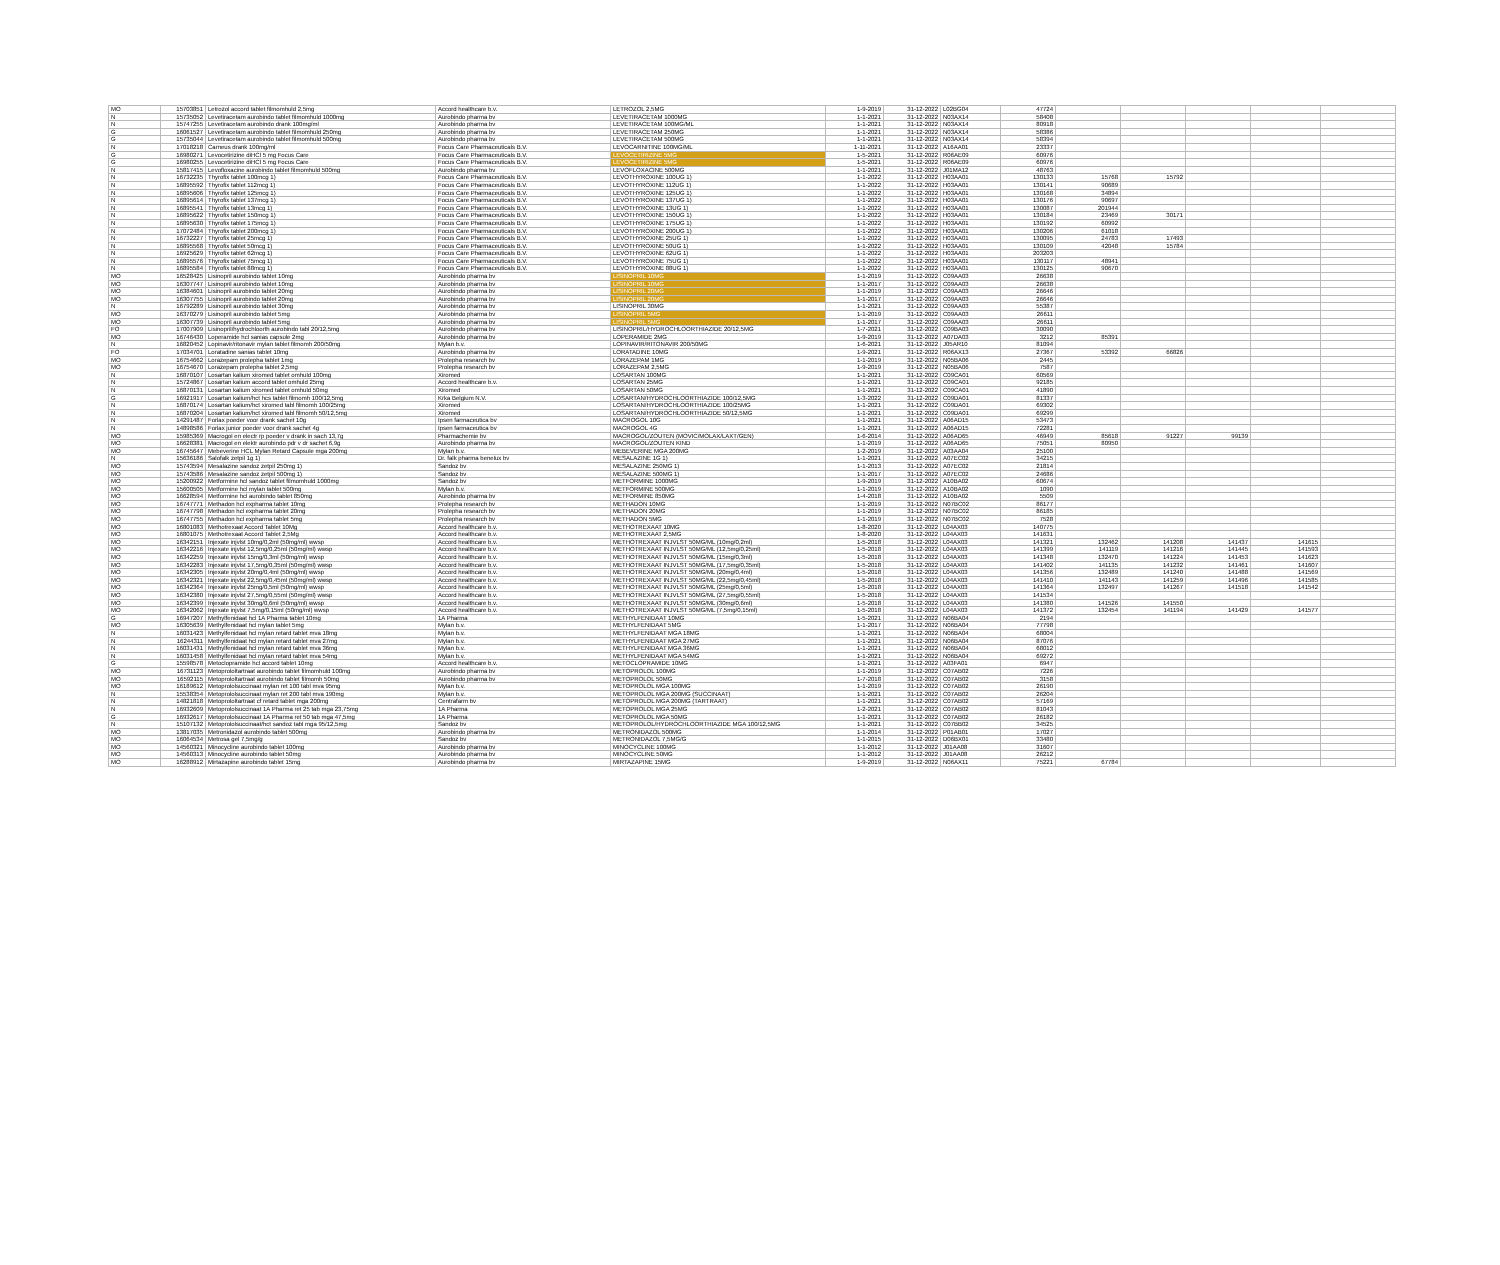| MO | 15703851 | Letrozol accord tablet filmomhuld 2,5mg | Accord healthcare b.v. | LETROZOL 2,5MG | 1-9-2019 | 31-12-2022 | L02BG04 | 47724 | | | | | |
| N | 15735052 | Levetiracetam aurobindo tablet filmomhuld 1000mg | Aurobindo pharma bv | LEVETIRACETAM 1000MG | 1-1-2021 | 31-12-2022 | N03AX14 | 58408 | | | | | |
| N | 15747255 | Levetiracetam aurobindo drank 100mg/ml | Aurobindo pharma bv | LEVETIRACETAM 100MG/ML | 1-1-2021 | 31-12-2022 | N03AX14 | 80918 | | | | | |
| G | 16061527 | Levetiracetam aurobindo tablet filmomhuld 250mg | Aurobindo pharma bv | LEVETIRACETAM 250MG | 1-1-2021 | 31-12-2022 | N03AX14 | 58386 | | | | | |
| G | 15735044 | Levetiracetam aurobindo tablet filmomhuld 500mg | Aurobindo pharma bv | LEVETIRACETAM 500MG | 1-1-2021 | 31-12-2022 | N03AX14 | 58394 | | | | | |
| N | 17018218 | Carneus drank 100mg/ml | Focus Care Pharmaceuticals B.V. | LEVOCARNITINE 100MG/ML | 1-11-2021 | 31-12-2022 | A16AA01 | 23337 | | | | | |
| G | 16980271 | Levocetirizine diHCl 5 mg Focus Care | Focus Care Pharmaceuticals B.V. | LEVOCETIRIZINE 5MG | 1-5-2021 | 31-12-2022 | R06AE09 | 60976 | | | | | |
| G | 16980255 | Levocetirizine diHCl 5 mg Focus Care | Focus Care Pharmaceuticals B.V. | LEVOCETIRIZINE 5MG | 1-5-2021 | 31-12-2022 | R06AE09 | 60976 | | | | | |
| N | 15817415 | Levofloxacine aurobindo tablet filmomhuld 500mg | Aurobindo pharma bv | LEVOFLOXACINE 500MG | 1-1-2021 | 31-12-2022 | J01MA12 | 48763 | | | | | |
| N | 16732235 | Thyrofix tablet 100mcg 1) | Focus Care Pharmaceuticals B.V. | LEVOTHYROXINE 100UG 1) | 1-1-2022 | 31-12-2022 | H03AA01 | 130133 | 15768 | 15792 | | | |
| N | 16895592 | Thyrofix tablet 112mcg 1) | Focus Care Pharmaceuticals B.V. | LEVOTHYROXINE 112UG 1) | 1-1-2022 | 31-12-2022 | H03AA01 | 130141 | 90689 | | | | |
| N | 16895606 | Thyrofix tablet 125mcg 1) | Focus Care Pharmaceuticals B.V. | LEVOTHYROXINE 125UG 1) | 1-1-2022 | 31-12-2022 | H03AA01 | 130168 | 34894 | | | | |
| N | 16895614 | Thyrofix tablet 137mcg 1) | Focus Care Pharmaceuticals B.V. | LEVOTHYROXINE 137UG 1) | 1-1-2022 | 31-12-2022 | H03AA01 | 130176 | 90697 | | | | |
| N | 16895541 | Thyrofix tablet 13mcg 1) | Focus Care Pharmaceuticals B.V. | LEVOTHYROXINE 13UG 1) | 1-1-2022 | 31-12-2022 | H03AA01 | 130087 | 201944 | | | | |
| N | 16895622 | Thyrofix tablet 150mcg 1) | Focus Care Pharmaceuticals B.V. | LEVOTHYROXINE 150UG 1) | 1-1-2022 | 31-12-2022 | H03AA01 | 130184 | 23469 | 30171 | | | |
| N | 16895630 | Thyrofix tablet 175mcg 1) | Focus Care Pharmaceuticals B.V. | LEVOTHYROXINE 175UG 1) | 1-1-2022 | 31-12-2022 | H03AA01 | 130192 | 60992 | | | | |
| N | 17072484 | Thyrofix tablet 200mcg 1) | Focus Care Pharmaceuticals B.V. | LEVOTHYROXINE 200UG 1) | 1-1-2022 | 31-12-2022 | H03AA01 | 130206 | 61018 | | | | |
| N | 16732227 | Thyrofix tablet 25mcg 1) | Focus Care Pharmaceuticals B.V. | LEVOTHYROXINE 25UG 1) | 1-1-2022 | 31-12-2022 | H03AA01 | 130095 | 24783 | 17493 | | | |
| N | 16895568 | Thyrofix tablet 50mcg 1) | Focus Care Pharmaceuticals B.V. | LEVOTHYROXINE 50UG 1) | 1-1-2022 | 31-12-2022 | H03AA01 | 130109 | 42048 | 15784 | | | |
| N | 16925629 | Thyrofix tablet 62mcg 1) | Focus Care Pharmaceuticals B.V. | LEVOTHYROXINE 62UG 1) | 1-1-2022 | 31-12-2022 | H03AA01 | 203203 | | | | | |
| N | 16895576 | Thyrofix tablet 75mcg 1) | Focus Care Pharmaceuticals B.V. | LEVOTHYROXINE 75UG 1) | 1-1-2022 | 31-12-2022 | H03AA01 | 130117 | 48941 | | | | |
| N | 16895584 | Thyrofix tablet 88mcg 1) | Focus Care Pharmaceuticals B.V. | LEVOTHYROXINE 88UG 1) | 1-1-2022 | 31-12-2022 | H03AA01 | 130125 | 90670 | | | | |
| MO | 16528425 | Lisinopril aurobindo tablet 10mg | Aurobindo pharma bv | LISINOPRIL 10MG | 1-1-2019 | 31-12-2022 | C09AA03 | 26638 | | | | | |
| MO | 16307747 | Lisinopril aurobindo tablet 10mg | Aurobindo pharma bv | LISINOPRIL 10MG | 1-1-2017 | 31-12-2022 | C09AA03 | 26638 | | | | | |
| MO | 16384601 | Lisinopril aurobindo tablet 20mg | Aurobindo pharma bv | LISINOPRIL 20MG | 1-1-2019 | 31-12-2022 | C09AA03 | 26646 | | | | | |
| MO | 16307755 | Lisinopril aurobindo tablet 20mg | Aurobindo pharma bv | LISINOPRIL 20MG | 1-1-2017 | 31-12-2022 | C09AA03 | 26646 | | | | | |
| N | 16792289 | Lisinopril aurobindo tablet 30mg | Aurobindo pharma bv | LISINOPRIL 30MG | 1-1-2021 | 31-12-2022 | C09AA03 | 55387 | | | | | |
| MO | 16370279 | Lisinopril aurobindo tablet 5mg | Aurobindo pharma bv | LISINOPRIL 5MG | 1-1-2019 | 31-12-2022 | C09AA03 | 26611 | | | | | |
| MO | 16307739 | Lisinopril aurobindo tablet 5mg | Aurobindo pharma bv | LISINOPRIL 5MG | 1-1-2017 | 31-12-2022 | C09AA03 | 26611 | | | | | |
| FO | 17007909 | Lisinopril/hydrochloorth aurobindo tabl 20/12,5mg | Aurobindo pharma bv | LISINOPRIL/HYDROCHLOORTHIAZIDE 20/12,5MG | 1-7-2021 | 31-12-2022 | C09BA03 | 30090 | | | | | |
| MO | 16746430 | Loperamide hcl sanias capsule 2mg | Aurobindo pharma bv | LOPERAMIDE 2MG | 1-9-2019 | 31-12-2022 | A07DA03 | 3212 | 85391 | | | | |
| N | 16820452 | Lopinavir/ritonavir mylan tablet filmomh 200/50mg | Mylan b.v. | LOPINAVIR/RITONAVIR 200/50MG | 1-6-2021 | 31-12-2022 | J05AR10 | 81094 | | | | | |
| FO | 17034701 | Loratadine sanias tablet 10mg | Aurobindo pharma bv | LORATADINE 10MG | 1-9-2021 | 31-12-2022 | R06AX13 | 27367 | 53392 | 66826 | | | |
| MO | 16754662 | Lorazepam prolepha tablet 1mg | Prolepha research bv | LORAZEPAM 1MG | 1-1-2019 | 31-12-2022 | N05BA06 | 2445 | | | | | |
| MO | 16754670 | Lorazepam prolepha tablet 2,5mg | Prolepha research bv | LORAZEPAM 2,5MG | 1-9-2019 | 31-12-2022 | N05BA06 | 7587 | | | | | |
| N | 16870107 | Losartan kalium xiromed tablet omhuld 100mg | Xiromed | LOSARTAN 100MG | 1-1-2021 | 31-12-2022 | C09CA01 | 60569 | | | | | |
| N | 15724867 | Losartan kalium accord tablet omhuld 25mg | Accord healthcare b.v. | LOSARTAN 25MG | 1-1-2021 | 31-12-2022 | C09CA01 | 92185 | | | | | |
| N | 16870131 | Losartan kalium xiromed tablet omhuld 50mg | Xiromed | LOSARTAN 50MG | 1-1-2021 | 31-12-2022 | C09CA01 | 41890 | | | | | |
| G | 16921917 | Losartan kalium/hct hcs tablet filmomh 100/12,5mg | Krka Belgium N.V. | LOSARTAN/HYDROCHLOORTHIAZIDE 100/12,5MG | 1-3-2022 | 31-12-2022 | C09DA01 | 81337 | | | | | |
| N | 16870174 | Losartan kalium/hct xiromed tabl filmomh 100/25mg | Xiromed | LOSARTAN/HYDROCHLOORTHIAZIDE 100/25MG | 1-1-2021 | 31-12-2022 | C09DA01 | 69302 | | | | | |
| N | 16870204 | Losartan kalium/hct xiromed tabl filmomh 50/12,5mg | Xiromed | LOSARTAN/HYDROCHLOORTHIAZIDE 50/12,5MG | 1-1-2021 | 31-12-2022 | C09DA01 | 69299 | | | | | |
| N | 14291487 | Forlax poeder voor drank sachet 10g | Ipsen farmaceutica bv | MACROGOL 10G | 1-1-2021 | 31-12-2022 | A06AD15 | 53473 | | | | | |
| N | 14898586 | Forlax junior poeder voor drank sachet 4g | Ipsen farmaceutica bv | MACROGOL 4G | 1-1-2021 | 31-12-2022 | A06AD15 | 72281 | | | | | |
| MO | 15985369 | Macrogol en electr rp poeder v drank in sach 13,7g | Pharmachemie bv | MACROGOL/ZOUTEN (MOVIC/MOLAX/LAXT/GEN) | 1-6-2014 | 31-12-2022 | A06AD65 | 46949 | 85618 | 91227 | 99139 | | |
| MO | 16628381 | Macrogol en elektr aurobindo pdr v dr sachet 6,9g | Aurobindo pharma bv | MACROGOL/ZOUTEN KIND | 1-1-2019 | 31-12-2022 | A06AD65 | 75051 | 80950 | | | | |
| MO | 16745647 | Mebeverine HCL Mylan Retard Capsule mga 200mg | Mylan b.v. | MEBEVERINE MGA 200MG | 1-2-2019 | 31-12-2022 | A03AA04 | 25100 | | | | | |
| N | 15636186 | Salofalk zetpil 1g 1) | Dr. falk pharma benelux bv | MESALAZINE 1G 1) | 1-1-2021 | 31-12-2022 | A07EC02 | 34215 | | | | | |
| MO | 15743594 | Mesalazine sandoz zetpil 250mg 1) | Sandoz bv | MESALAZINE 250MG 1) | 1-1-2013 | 31-12-2022 | A07EC02 | 21814 | | | | | |
| MO | 15743586 | Mesalazine sandoz zetpil 500mg 1) | Sandoz bv | MESALAZINE 500MG 1) | 1-1-2017 | 31-12-2022 | A07EC02 | 24686 | | | | | |
| MO | 15200922 | Metformine hcl sandoz tablet filmomhuld 1000mg | Sandoz bv | METFORMINE 1000MG | 1-9-2019 | 31-12-2022 | A10BA02 | 60674 | | | | | |
| MO | 15600505 | Metformine hcl mylan tablet 500mg | Mylan b.v. | METFORMINE 500MG | 1-1-2019 | 31-12-2022 | A10BA02 | 1090 | | | | | |
| MO | 16628594 | Metformine hcl aurobindo tablet 850mg | Aurobindo pharma bv | METFORMINE 850MG | 1-4-2018 | 31-12-2022 | A10BA02 | 5509 | | | | | |
| MO | 16747771 | Methadon hcl expharma tablet 10mg | Prolepha research bv | METHADON 10MG | 1-1-2019 | 31-12-2022 | N07BC02 | 86177 | | | | | |
| MO | 16747798 | Methadon hcl expharma tablet 20mg | Prolepha research bv | METHADON 20MG | 1-1-2019 | 31-12-2022 | N07BC02 | 86185 | | | | | |
| MO | 16747755 | Methadon hcl expharma tablet 5mg | Prolepha research bv | METHADON 5MG | 1-1-2019 | 31-12-2022 | N07BC02 | 7528 | | | | | |
| MO | 16801083 | Methotrexaat Accord Tablet 10Mg | Accord healthcare b.v. | METHOTREXAAT 10MG | 1-8-2020 | 31-12-2022 | L04AX03 | 140775 | | | | | |
| MO | 16801075 | Methotrexaat Accord Tablet 2,5Mg | Accord healthcare b.v. | METHOTREXAAT 2,5MG | 1-8-2020 | 31-12-2022 | L04AX03 | 141631 | | | | | |
| MO | 16342151 | Injexate injvlst 10mg/0,2ml (50mg/ml) wwsp | Accord healthcare b.v. | METHOTREXAAT INJVLST 50MG/ML (10mg/0,2ml) | 1-5-2018 | 31-12-2022 | L04AX03 | 141321 | 132462 | 141208 | 141437 | 141615 | |
| MO | 16342216 | Injexate injvlst 12,5mg/0,25ml (50mg/ml) wwsp | Accord healthcare b.v. | METHOTREXAAT INJVLST 50MG/ML (12,5mg/0,25ml) | 1-5-2018 | 31-12-2022 | L04AX03 | 141399 | 141119 | 141216 | 141445 | 141593 | |
| MO | 16342259 | Injexate injvlst 15mg/0,3ml (50mg/ml) wwsp | Accord healthcare b.v. | METHOTREXAAT INJVLST 50MG/ML (15mg/0,3ml) | 1-5-2018 | 31-12-2022 | L04AX03 | 141348 | 132470 | 141224 | 141453 | 141623 | |
| MO | 16342283 | Injexate injvlst 17,5mg/0,35ml (50mg/ml) wwsp | Accord healthcare b.v. | METHOTREXAAT INJVLST 50MG/ML (17,5mg/0,35ml) | 1-5-2018 | 31-12-2022 | L04AX03 | 141402 | 141135 | 141232 | 141461 | 141607 | |
| MO | 16342305 | Injexate injvlst 20mg/0,4ml (50mg/ml) wwsp | Accord healthcare b.v. | METHOTREXAAT INJVLST 50MG/ML (20mg/0,4ml) | 1-5-2018 | 31-12-2022 | L04AX03 | 141356 | 132489 | 141240 | 141488 | 141569 | |
| MO | 16342321 | Injexate injvlst 22,5mg/0,45ml (50mg/ml) wwsp | Accord healthcare b.v. | METHOTREXAAT INJVLST 50MG/ML (22,5mg/0,45ml) | 1-5-2018 | 31-12-2022 | L04AX03 | 141410 | 141143 | 141259 | 141496 | 141585 | |
| MO | 16342364 | Injexate injvlst 25mg/0,5ml (50mg/ml) wwsp | Accord healthcare b.v. | METHOTREXAAT INJVLST 50MG/ML (25mg/0,5ml) | 1-5-2018 | 31-12-2022 | L04AX03 | 141364 | 132497 | 141267 | 141518 | 141542 | |
| MO | 16342380 | Injexate injvlst 27,5mg/0,55ml (50mg/ml) wwsp | Accord healthcare b.v. | METHOTREXAAT INJVLST 50MG/ML (27,5mg/0,55ml) | 1-5-2018 | 31-12-2022 | L04AX03 | 141534 | | | | | |
| MO | 16342399 | Injexate injvlst 30mg/0,6ml (50mg/ml) wwsp | Accord healthcare b.v. | METHOTREXAAT INJVLST 50MG/ML (30mg/0,6ml) | 1-5-2018 | 31-12-2022 | L04AX03 | 141380 | 141526 | 141550 | | | |
| MO | 16342062 | Injexate injvlst 7,5mg/0,15ml (50mg/ml) wwsp | Accord healthcare b.v. | METHOTREXAAT INJVLST 50MG/ML (7,5mg/0,15ml) | 1-5-2018 | 31-12-2022 | L04AX03 | 141372 | 132454 | 141194 | 141429 | 141577 | |
| G | 16947207 | Methylfenidaat hcl 1A Pharma tablet 10mg | 1A Pharma | METHYLFENIDAAT 10MG | 1-5-2021 | 31-12-2022 | N06BA04 | 2194 | | | | | |
| MO | 16305639 | Methylfenidaat hcl mylan tablet 5mg | Mylan b.v. | METHYLFENIDAAT 5MG | 1-1-2017 | 31-12-2022 | N06BA04 | 77798 | | | | | |
| N | 16031423 | Methylfenidaat hcl mylan retard tablet mva 18mg | Mylan b.v. | METHYLFENIDAAT MGA 18MG | 1-1-2021 | 31-12-2022 | N06BA04 | 68004 | | | | | |
| N | 16244311 | Methylfenidaat hcl mylan retard tablet mva 27mg | Mylan b.v. | METHYLFENIDAAT MGA 27MG | 1-1-2021 | 31-12-2022 | N06BA04 | 87076 | | | | | |
| N | 16031431 | Methylfenidaat hcl mylan retard tablet mva 36mg | Mylan b.v. | METHYLFENIDAAT MGA 36MG | 1-1-2021 | 31-12-2022 | N06BA04 | 68012 | | | | | |
| N | 16031458 | Methylfenidaat hcl mylan retard tablet mva 54mg | Mylan b.v. | METHYLFENIDAAT MGA 54MG | 1-1-2021 | 31-12-2022 | N06BA04 | 69272 | | | | | |
| G | 15598578 | Metoclopramide hcl accord tablet 10mg | Accord healthcare b.v. | METOCLOPRAMIDE 10MG | 1-1-2021 | 31-12-2022 | A03FA01 | 6947 | | | | | |
| MO | 16731123 | Metoprololtartraat aurobindo tablet filmomhuld 100mg | Aurobindo pharma bv | METOPROLOL 100MG | 1-1-2019 | 31-12-2022 | C07AB02 | 7226 | | | | | |
| MO | 16592115 | Metoprololtartraat aurobindo tablet filmomh 50mg | Aurobindo pharma bv | METOPROLOL 50MG | 1-7-2018 | 31-12-2022 | C07AB02 | 3158 | | | | | |
| MO | 16189612 | Metoprololsuccinaat mylan ret 100 tabl mva 95mg | Mylan b.v. | METOPROLOL MGA 100MG | 1-1-2019 | 31-12-2022 | C07AB02 | 26190 | | | | | |
| N | 15538354 | Metoprololsuccinaat mylan ret 200 tabl mva 190mg | Mylan b.v. | METOPROLOL MGA 200MG (SUCCINAAT) | 1-1-2021 | 31-12-2022 | C07AB02 | 26204 | | | | | |
| N | 14821818 | Metoprololtartraat cf retard tablet mga 200mg | Centrafarm bv | METOPROLOL MGA 200MG (TARTRAAT) | 1-1-2021 | 31-12-2022 | C07AB02 | 57169 | | | | | |
| N | 16932609 | Metoprololsuccinaat 1A Pharma ret 25 tab mga 23,75mg | 1A Pharma | METOPROLOL MGA 25MG | 1-2-2021 | 31-12-2022 | C07AB02 | 81043 | | | | | |
| G | 16932617 | Metoprololsuccinaat 1A Pharma ret 50 tab mga 47,5mg | 1A Pharma | METOPROLOL MGA 50MG | 1-1-2021 | 31-12-2022 | C07AB02 | 26182 | | | | | |
| N | 15107132 | Metoprololsuccinaat/hct sandoz tabl mga 95/12,5mg | Sandoz bv | METOPROLOL/HYDROCHLOORTHIAZIDE MGA 100/12,5MG | 1-1-2021 | 31-12-2022 | C07BB02 | 34525 | | | | | |
| MO | 13817035 | Metronidazol aurobindo tablet 500mg | Aurobindo pharma bv | METRONIDAZOL 500MG | 1-1-2014 | 31-12-2022 | P01AB01 | 17027 | | | | | |
| MO | 16064534 | Metrosa gel 7,5mg/g | Sandoz bv | METRONIDAZOL 7,5MG/G | 1-1-2015 | 31-12-2022 | D06BX01 | 33480 | | | | | |
| MO | 14560321 | Minocycline aurobindo tablet 100mg | Aurobindo pharma bv | MINOCYCLINE 100MG | 1-1-2012 | 31-12-2022 | J01AA08 | 31607 | | | | | |
| MO | 14560313 | Minocycline aurobindo tablet 50mg | Aurobindo pharma bv | MINOCYCLINE 50MG | 1-1-2012 | 31-12-2022 | J01AA08 | 26212 | | | | | |
| MO | 16288912 | Mirtazapine aurobindo tablet 15mg | Aurobindo pharma bv | MIRTAZAPINE 15MG | 1-9-2019 | 31-12-2022 | N06AX11 | 75221 | 67784 | | | | |